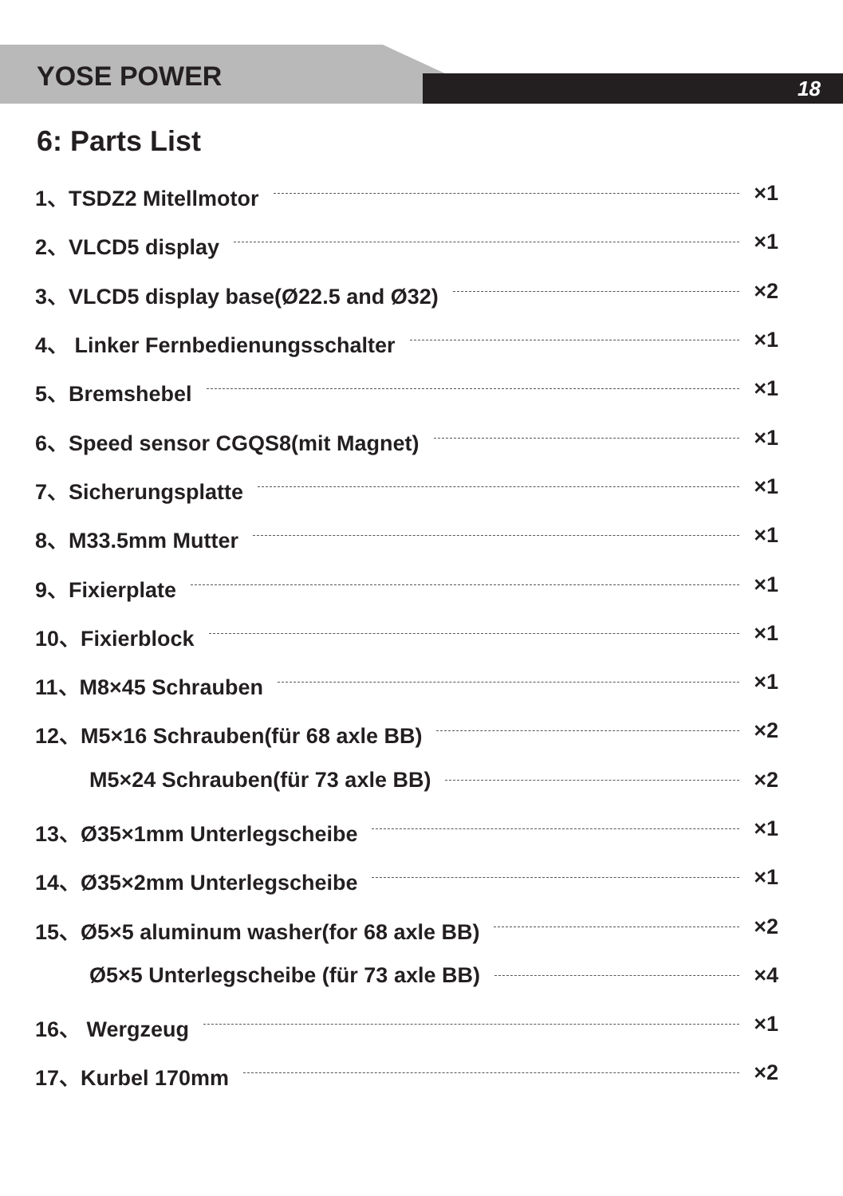YOSE POWER 18
6: Parts List
1、TSDZ2 Mitellmotor ×1
2、VLCD5 display ×1
3、VLCD5 display base(Ø22.5 and Ø32) ×2
4、 Linker Fernbedienungsschalter ×1
5、Bremshebel ×1
6、Speed sensor CGQS8(mit Magnet) ×1
7、Sicherungsplatte ×1
8、M33.5mm Mutter ×1
9、Fixierplate ×1
10、Fixierblock ×1
11、M8×45 Schrauben ×1
12、M5×16 Schrauben(für 68 axle BB) ×2
M5×24 Schrauben(für 73 axle BB) ×2
13、Ø35×1mm Unterlegscheibe ×1
14、Ø35×2mm Unterlegscheibe ×1
15、Ø5×5 aluminum washer(for 68 axle BB) ×2
Ø5×5 Unterlegscheibe (für 73 axle BB) ×4
16、 Wergzeug ×1
17、Kurbel 170mm ×2